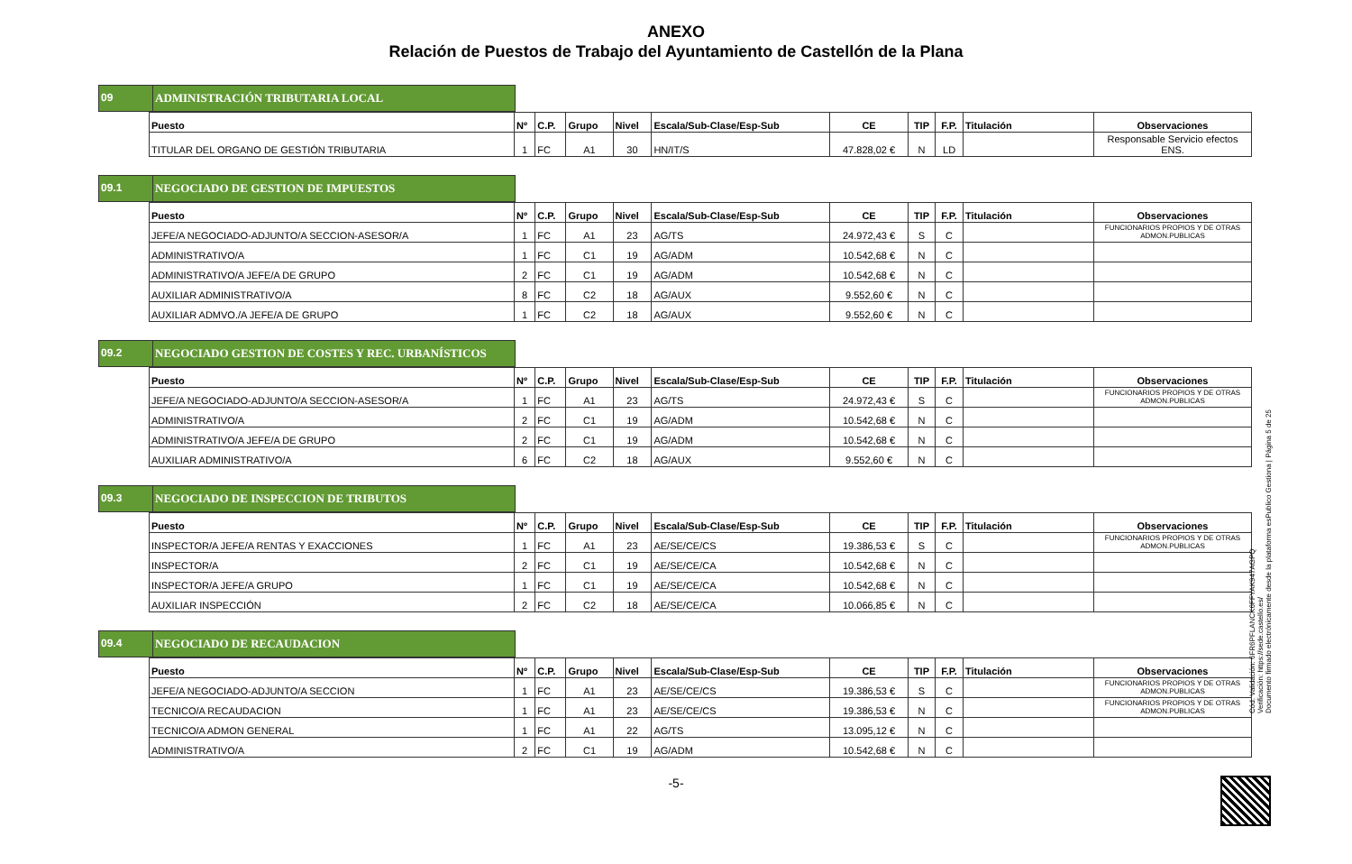ANEXO
Relación de Puestos de Trabajo del Ayuntamiento de Castellón de la Plana
09 ADMINISTRACIÓN TRIBUTARIA LOCAL
| Puesto | Nº | C.P. | Grupo | Nivel | Escala/Sub-Clase/Esp-Sub | CE | TIP | F.P. | Titulación | Observaciones |
| --- | --- | --- | --- | --- | --- | --- | --- | --- | --- | --- |
| TITULAR DEL ORGANO DE GESTIÓN TRIBUTARIA | 1 | FC | A1 | 30 | HN/IT/S | 47.828,02 € | N | LD | | Responsable Servicio efectos ENS. |
09.1 NEGOCIADO DE GESTION DE IMPUESTOS
| Puesto | Nº | C.P. | Grupo | Nivel | Escala/Sub-Clase/Esp-Sub | CE | TIP | F.P. | Titulación | Observaciones |
| --- | --- | --- | --- | --- | --- | --- | --- | --- | --- | --- |
| JEFE/A NEGOCIADO-ADJUNTO/A SECCION-ASESOR/A | 1 | FC | A1 | 23 | AG/TS | 24.972,43 € | S | C | | FUNCIONARIOS PROPIOS Y DE OTRAS ADMON.PUBLICAS |
| ADMINISTRATIVO/A | 1 | FC | C1 | 19 | AG/ADM | 10.542,68 € | N | C | | |
| ADMINISTRATIVO/A JEFE/A DE GRUPO | 2 | FC | C1 | 19 | AG/ADM | 10.542,68 € | N | C | | |
| AUXILIAR ADMINISTRATIVO/A | 8 | FC | C2 | 18 | AG/AUX | 9.552,60 € | N | C | | |
| AUXILIAR ADMVO./A JEFE/A DE GRUPO | 1 | FC | C2 | 18 | AG/AUX | 9.552,60 € | N | C | | |
09.2 NEGOCIADO GESTION DE COSTES Y REC. URBANÍSTICOS
| Puesto | Nº | C.P. | Grupo | Nivel | Escala/Sub-Clase/Esp-Sub | CE | TIP | F.P. | Titulación | Observaciones |
| --- | --- | --- | --- | --- | --- | --- | --- | --- | --- | --- |
| JEFE/A NEGOCIADO-ADJUNTO/A SECCION-ASESOR/A | 1 | FC | A1 | 23 | AG/TS | 24.972,43 € | S | C | | FUNCIONARIOS PROPIOS Y DE OTRAS ADMON.PUBLICAS |
| ADMINISTRATIVO/A | 2 | FC | C1 | 19 | AG/ADM | 10.542,68 € | N | C | | |
| ADMINISTRATIVO/A JEFE/A DE GRUPO | 2 | FC | C1 | 19 | AG/ADM | 10.542,68 € | N | C | | |
| AUXILIAR ADMINISTRATIVO/A | 6 | FC | C2 | 18 | AG/AUX | 9.552,60 € | N | C | | |
09.3 NEGOCIADO DE INSPECCION DE TRIBUTOS
| Puesto | Nº | C.P. | Grupo | Nivel | Escala/Sub-Clase/Esp-Sub | CE | TIP | F.P. | Titulación | Observaciones |
| --- | --- | --- | --- | --- | --- | --- | --- | --- | --- | --- |
| INSPECTOR/A JEFE/A RENTAS Y EXACCIONES | 1 | FC | A1 | 23 | AE/SE/CE/CS | 19.386,53 € | S | C | | FUNCIONARIOS PROPIOS Y DE OTRAS ADMON.PUBLICAS |
| INSPECTOR/A | 2 | FC | C1 | 19 | AE/SE/CE/CA | 10.542,68 € | N | C | | |
| INSPECTOR/A JEFE/A GRUPO | 1 | FC | C1 | 19 | AE/SE/CE/CA | 10.542,68 € | N | C | | |
| AUXILIAR INSPECCIÓN | 2 | FC | C2 | 18 | AE/SE/CE/CA | 10.066,85 € | N | C | | |
09.4 NEGOCIADO DE RECAUDACION
| Puesto | Nº | C.P. | Grupo | Nivel | Escala/Sub-Clase/Esp-Sub | CE | TIP | F.P. | Titulación | Observaciones |
| --- | --- | --- | --- | --- | --- | --- | --- | --- | --- | --- |
| JEFE/A NEGOCIADO-ADJUNTO/A SECCION | 1 | FC | A1 | 23 | AE/SE/CE/CS | 19.386,53 € | S | C | | FUNCIONARIOS PROPIOS Y DE OTRAS ADMON.PUBLICAS |
| TECNICO/A RECAUDACION | 1 | FC | A1 | 23 | AE/SE/CE/CS | 19.386,53 € | N | C | | FUNCIONARIOS PROPIOS Y DE OTRAS ADMON.PUBLICAS |
| TECNICO/A ADMON GENERAL | 1 | FC | A1 | 22 | AG/TS | 13.095,12 € | N | C | | |
| ADMINISTRATIVO/A | 2 | FC | C1 | 19 | AG/ADM | 10.542,68 € | N | C | | |
-5-
Cód. Validación: 6FR6PFLANCK6FFYAK947AGPQ
Verificación: https://sede.castello.es/
Documento firmado electrónicamente desde la plataforma esPublico Gestiona | Página 5 de 25